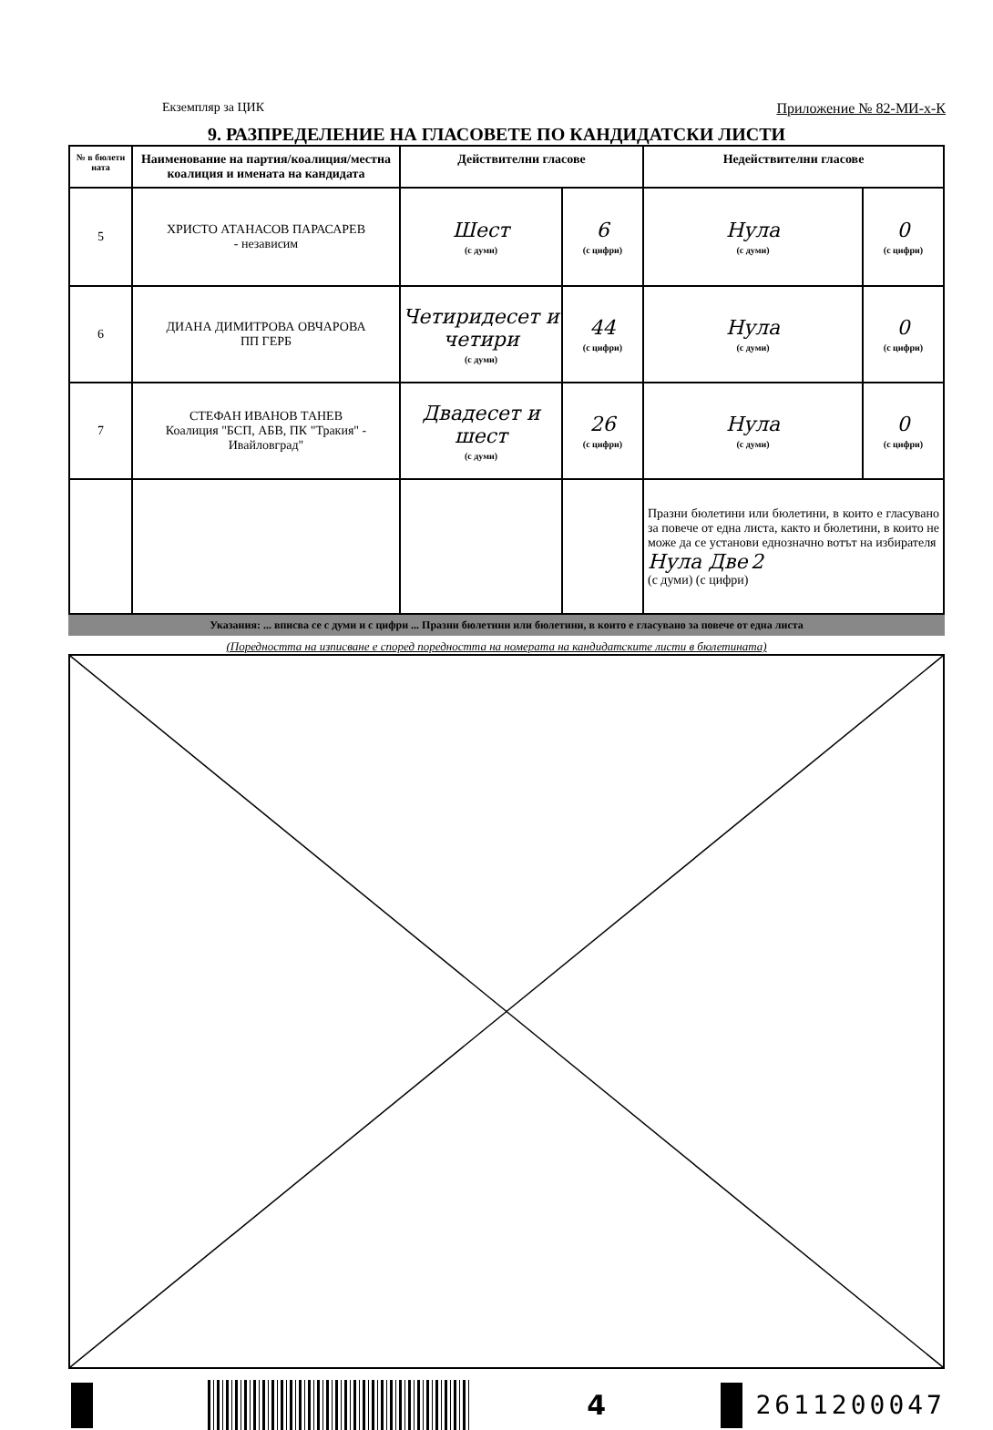Екземпляр за ЦИК Приложение № 82-МИ-х-К
9. РАЗПРЕДЕЛЕНИЕ НА ГЛАСОВЕТЕ ПО КАНДИДАТСКИ ЛИСТИ
| № в бюлети ната | Наименование на партия/коалиция/местна коалиция и имената на кандидата | Действителни гласове | | Недействителни гласове | |
| --- | --- | --- | --- | --- | --- |
| 5 | ХРИСТО АТАНАСОВ ПАРАСАРЕВ - независим | Шест (с думи) | 6 (с цифри) | Нула (с думи) | 0 (с цифри) |
| 6 | ДИАНА ДИМИТРОВА ОВЧАРОВА ПП ГЕРБ | Четиридесет и четири (с думи) | 44 (с цифри) | Нула (с думи) | 0 (с цифри) |
| 7 | СТЕФАН ИВАНОВ ТАНЕВ Коалиция "БСП, АБВ, ПК "Тракия" - Ивайловград" | Двадесет и шест (с думи) | 26 (с цифри) | Нула (с думи) | 0 (с цифри) |
| | | | | Празни бюлетини или бюлетини, в които е гласувано за повече от една листа, както и бюлетини, в които не може да се установи еднозначно вотът на избирателя Нула Две 2 (с думи) (с цифри) | |
Указания: ... вписва се с думи и с цифри ... Празни бюлетини или бюлетини, в които е гласувано за повече от една листа
(Поредността на изписване е според поредността на номерата на кандидатските листи в бюлетината)
4 2611200047